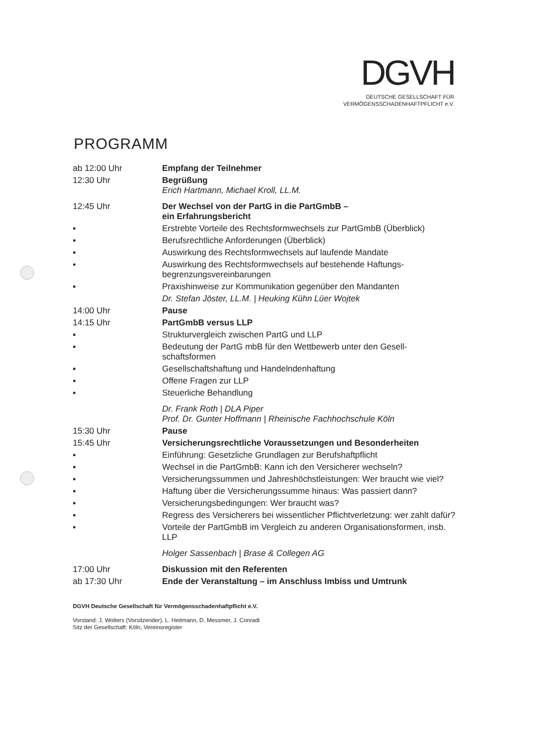DGVH
DEUTSCHE GESELLSCHAFT FÜR
VERMÖGENSSCHADENHAFTPFLICHT e.V.
PROGRAMM
| ab 12:00 Uhr | Empfang der Teilnehmer |
| 12:30 Uhr | Begrüßung Erich Hartmann, Michael Kroll, LL.M. |
| 12:45 Uhr | Der Wechsel von der PartG in die PartGmbB – ein Erfahrungsbericht |
| ▪ | Erstrebte Vorteile des Rechtsformwechsels zur PartGmbB (Überblick) |
| ▪ | Berufsrechtliche Anforderungen (Überblick) |
| ▪ | Auswirkung des Rechtsformwechsels auf laufende Mandate |
| ▪ | Auswirkung des Rechtsformwechsels auf bestehende Haftungs-begrenzungsvereinbarungen |
| ▪ | Praxishinweise zur Kommunikation gegenüber den Mandanten |
| | Dr. Stefan Jöster, LL.M. / Heuking Kühn Lüer Wojtek |
| 14:00 Uhr | Pause |
| 14:15 Uhr | PartGmbB versus LLP |
| ▪ | Strukturvergleich zwischen PartG und LLP |
| ▪ | Bedeutung der PartG mbB für den Wettbewerb unter den Gesell-schaftsformen |
| ▪ | Gesellschaftshaftung und Handelndenhaftung |
| ▪ | Offene Fragen zur LLP |
| ▪ | Steuerliche Behandlung |
| | Dr. Frank Roth / DLA Piper Prof. Dr. Gunter Hoffmann / Rheinische Fachhochschule Köln |
| 15:30 Uhr | Pause |
| 15:45 Uhr | Versicherungsrechtliche Voraussetzungen und Besonderheiten |
| ▪ | Einführung: Gesetzliche Grundlagen zur Berufshaftpflicht |
| ▪ | Wechsel in die PartGmbB: Kann ich den Versicherer wechseln? |
| ▪ | Versicherungssummen und Jahreshöchstleistungen: Wer braucht wie viel? |
| ▪ | Haftung über die Versicherungssumme hinaus: Was passiert dann? |
| ▪ | Versicherungsbedingungen: Wer braucht was? |
| ▪ | Regress des Versicherers bei wissentlicher Pflichtverletzung: wer zahlt dafür? |
| ▪ | Vorteile der PartGmbB im Vergleich zu anderen Organisationsformen, insb. LLP |
| | Holger Sassenbach / Brase & Collegen AG |
| 17:00 Uhr | Diskussion mit den Referenten |
| ab 17:30 Uhr | Ende der Veranstaltung – im Anschluss Imbiss und Umtrunk |
DGVH Deutsche Gesellschaft für Vermögensschadenhaftpflicht e.V.
Vorstand: J. Wolters (Vorsitzender), L. Heitmann, D. Messmer, J. Conradi
Sitz der Gesellschaft: Köln, Vereinsregister